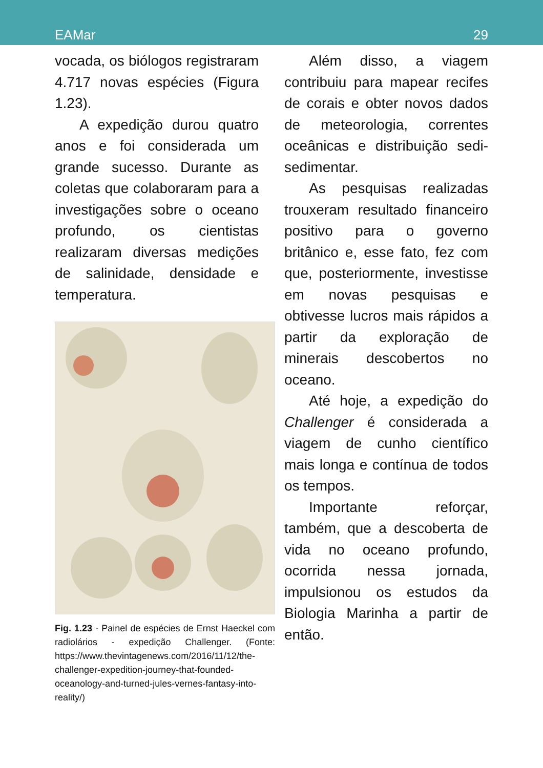EAMar 29
vocada, os biólogos registraram 4.717 novas espécies (Figura 1.23).
A expedição durou quatro anos e foi considerada um grande sucesso. Durante as coletas que colaboraram para a investigações sobre o oceano profundo, os cientistas realizaram diversas medições de salinidade, densidade e temperatura.
Fig. 1.23 - Painel de espécies de Ernst Haeckel com radiolários - expedição Challenger. (Fonte: https://www.thevintagenews.com/2016/11/12/the-challenger-expedition-journey-that-founded-oceanology-and-turned-jules-vernes-fantasy-into-reality/)
Além disso, a viagem contribuiu para mapear recifes de corais e obter novos dados de meteorologia, correntes oceânicas e distribuição sedi-sedimentar.
As pesquisas realizadas trouxeram resultado financeiro positivo para o governo britânico e, esse fato, fez com que, posteriormente, investisse em novas pesquisas e obtivesse lucros mais rápidos a partir da exploração de minerais descobertos no oceano.
Até hoje, a expedição do Challenger é considerada a viagem de cunho científico mais longa e contínua de todos os tempos.
Importante reforçar, também, que a descoberta de vida no oceano profundo, ocorrida nessa jornada, impulsionou os estudos da Biologia Marinha a partir de então.